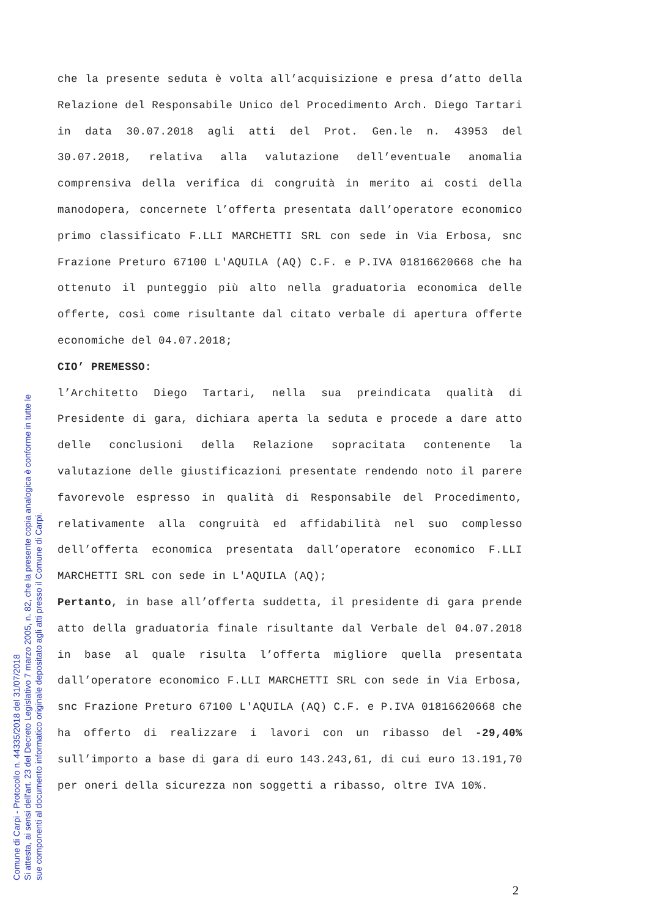che la presente seduta è volta all’acquisizione e presa d’atto della Relazione del Responsabile Unico del Procedimento Arch. Diego Tartari in data 30.07.2018 agli atti del Prot. Gen.le n. 43953 del 30.07.2018, relativa alla valutazione dell’eventuale anomalia comprensiva della verifica di congruità in merito ai costi della manodopera, concernete l’offerta presentata dall’operatore economico primo classificato F.LLI MARCHETTI SRL con sede in Via Erbosa, snc Frazione Preturo 67100 L'AQUILA (AQ) C.F. e P.IVA 01816620668 che ha ottenuto il punteggio più alto nella graduatoria economica delle offerte, così come risultante dal citato verbale di apertura offerte economiche del 04.07.2018;
CIO’ PREMESSO:
l’Architetto Diego Tartari, nella sua preindicata qualità di Presidente di gara, dichiara aperta la seduta e procede a dare atto delle conclusioni della Relazione sopracitata contenente la valutazione delle giustificazioni presentate rendendo noto il parere favorevole espresso in qualità di Responsabile del Procedimento, relativamente alla congruità ed affidabilità nel suo complesso dell’offerta economica presentata dall’operatore economico F.LLI MARCHETTI SRL con sede in L'AQUILA (AQ);
Pertanto, in base all’offerta suddetta, il presidente di gara prende atto della graduatoria finale risultante dal Verbale del 04.07.2018 in base al quale risulta l’offerta migliore quella presentata dall’operatore economico F.LLI MARCHETTI SRL con sede in Via Erbosa, snc Frazione Preturo 67100 L'AQUILA (AQ) C.F. e P.IVA 01816620668 che ha offerto di realizzare i lavori con un ribasso del -29,40% sull’importo a base di gara di euro 143.243,61, di cui euro 13.191,70 per oneri della sicurezza non soggetti a ribasso, oltre IVA 10%.
2
Comune di Carpi - Protocollo n. 44335/2018 del 31/07/2018
Si attesta, ai sensi dell'art. 23 del Decreto Legislativo 7 marzo 2005, n. 82, che la presente copia analogica è conforme in tutte le
sue componenti al documento informatico originale depositato agli atti presso il Comune di Carpi.